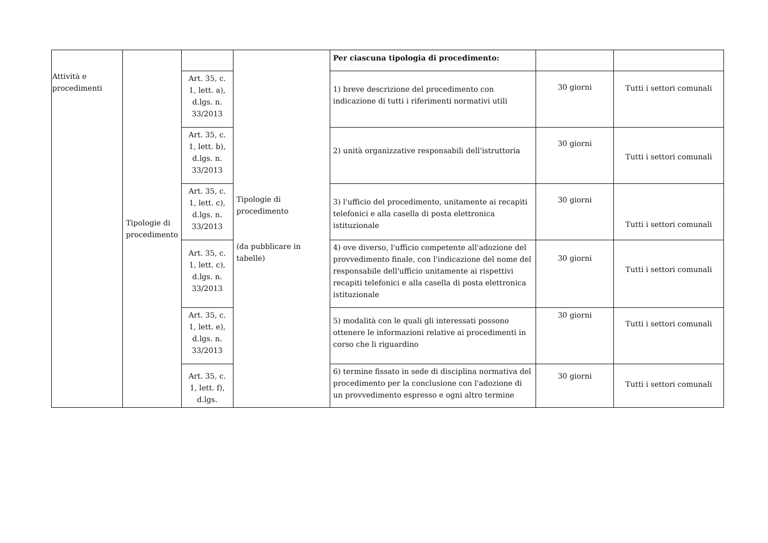| Attività e procedimenti | Tipologie di procedimento | | Tipologie di procedimento (da pubblicare in tabelle) | Per ciascuna tipologia di procedimento: | | |
| | | Art. 35, c. 1, lett. a), d.lgs. n. 33/2013 | | 1) breve descrizione del procedimento con indicazione di tutti i riferimenti normativi utili | 30 giorni | Tutti i settori comunali |
| | | Art. 35, c. 1, lett. b), d.lgs. n. 33/2013 | | 2) unità organizzative responsabili dell'istruttoria | 30 giorni | Tutti i settori comunali |
| | | Art. 35, c. 1, lett. c), d.lgs. n. 33/2013 | | 3) l'ufficio del procedimento, unitamente ai recapiti telefonici e alla casella di posta elettronica istituzionale | 30 giorni | Tutti i settori comunali |
| | | Art. 35, c. 1, lett. c), d.lgs. n. 33/2013 | | 4) ove diverso, l'ufficio competente all'adozione del provvedimento finale, con l'indicazione del nome del responsabile dell'ufficio unitamente ai rispettivi recapiti telefonici e alla casella di posta elettronica istituzionale | 30 giorni | Tutti i settori comunali |
| | | Art. 35, c. 1, lett. e), d.lgs. n. 33/2013 | | 5) modalità con le quali gli interessati possono ottenere le informazioni relative ai procedimenti in corso che li riguardino | 30 giorni | Tutti i settori comunali |
| | | Art. 35, c. 1, lett. f), d.lgs. | | 6) termine fissato in sede di disciplina normativa del procedimento per la conclusione con l'adozione di un provvedimento espresso e ogni altro termine | 30 giorni | Tutti i settori comunali |